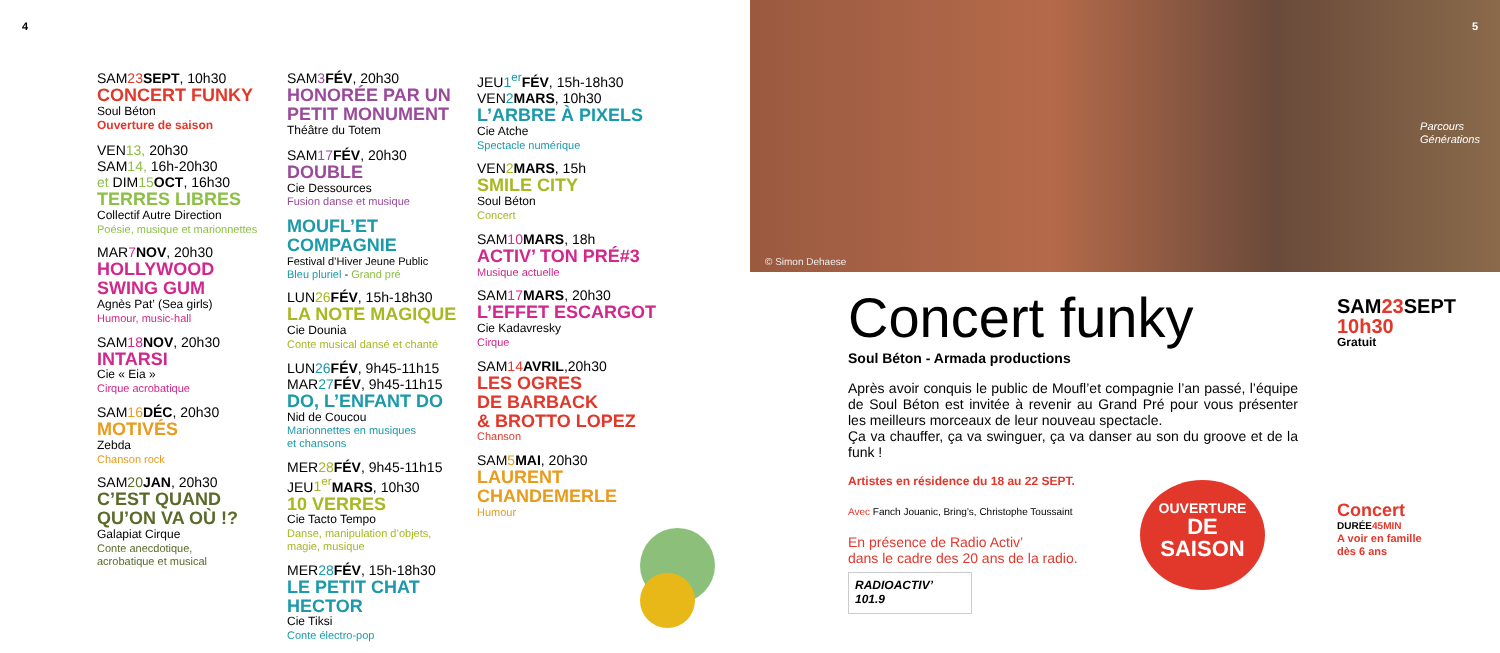4
SAM23 SEPT, 10h30
CONCERT FUNKY
Soul Béton
Ouverture de saison
VEN13, 20h30
SAM14, 16h-20h30
et DIM15 OCT, 16h30
TERRES LIBRES
Collectif Autre Direction
Poésie, musique et marionnettes
MAR7 NOV, 20h30
HOLLYWOOD
SWING GUM
Agnès Pat’ (Sea girls)
Humour, music-hall
SAM18 NOV, 20h30
INTARSI
Cie « Eia »
Cirque acrobatique
SAM16 DÉC, 20h30
MOTIVÉS
Zebda
Chanson rock
SAM20 JAN, 20h30
C’EST QUAND
QU’ON VA OÙ !?
Galapiat Cirque
Conte anecdotique,
acrobatique et musical
SAM3 FÉV, 20h30
HONORÉE PAR UN
PETIT MONUMENT
Théâtre du Totem
SAM17 FÉV, 20h30
DOUBLE
Cie Dessources
Fusion danse et musique
MOUFL’ET COMPAGNIE
Festival d’Hiver Jeune Public
Bleu pluriel - Grand pré
LUN26 FÉV, 15h-18h30
LA NOTE MAGIQUE
Cie Dounia
Conte musical dansé et chanté
LUN26 FÉV, 9h45-11h15
MAR27 FÉV, 9h45-11h15
DO, L’ENFANT DO
Nid de Coucou
Marionnettes en musiques
et chansons
MER28 FÉV, 9h45-11h15
JEU1<sup>er</sup> MARS, 10h30
10 VERRES
Cie Tacto Tempo
Danse, manipulation d’objets,
magie, musique
MER28 FÉV, 15h-18h30
LE PETIT CHAT
HECTOR
Cie Tiksi
Conte électro-pop
JEU1<sup>er</sup> FÉV, 15h-18h30
VEN2 MARS, 10h30
L’ARBRE À PIXELS
Cie Atche
Spectacle numérique
VEN2 MARS, 15h
SMILE CITY
Soul Béton
Concert
SAM10 MARS, 18h
ACTIV’ TON PRÉ#3
Musique actuelle
SAM17 MARS, 20h30
L’EFFET ESCARGOT
Cie Kadavresky
Cirque
SAM14 AVRIL,20h30
LES OGRES
DE BARBACK
& BROTTO LOPEZ
Chanson
SAM5 MAI, 20h30
LAURENT
CHANDEMERLE
Humour
5
Parcours
Générations
© Simon Dehaese
Concert funky
Soul Béton - Armada productions
Après avoir conquis le public de Moufl’et compagnie l’an passé, l’équipe de Soul Béton est invitée à revenir au Grand Pré pour vous présenter les meilleurs morceaux de leur nouveau spectacle.
Ça va chauffer, ça va swinguer, ça va danser au son du groove et de la funk !
Artistes en résidence du 18 au 22 SEPT.
Avec Fanch Jouanic, Bring’s, Christophe Toussaint
En présence de Radio Activ’
dans le cadre des 20 ans de la radio.
RADIOACTIV’ 101.9
OUVERTURE
DE
SAISON
SAM23 SEPT
10h30
Gratuit
Concert
DURÉE45MIN
A voir en famille
dès 6 ans